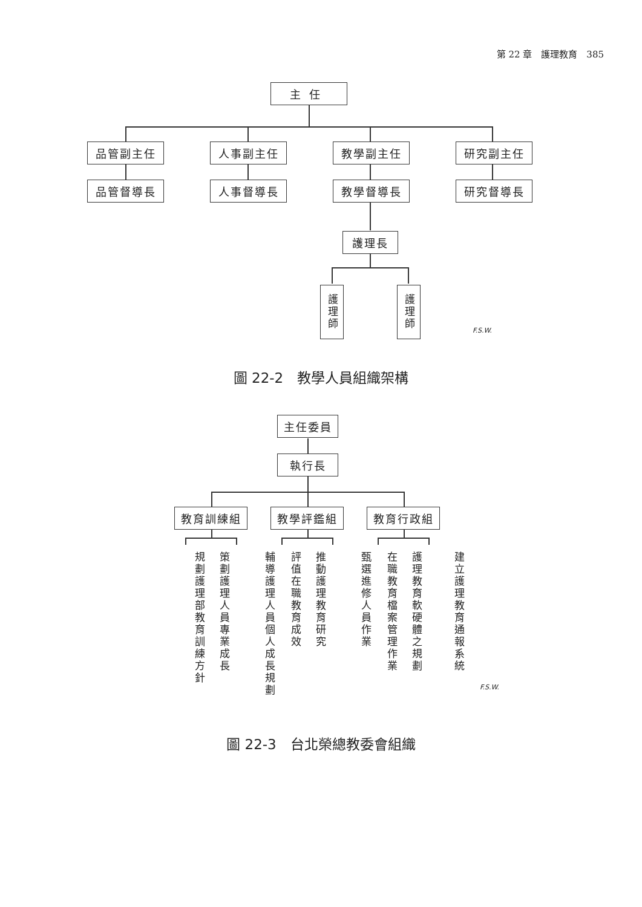第 22 章　護理教育　385
主任
品管副主任 人事副主任 教學副主任 研究副主任
品管督導長 人事督導長 教學督導長 研究督導長
護理長
護理師
護理師
F.S.W.
圖 22-2　教學人員組織架構
主任委員
執行長
教育訓練組 教學評鑑組 教育行政組
規劃護理部教育訓練方針
策劃護理人員專業成長
輔導護理人員個人成長規劃
評值在職教育成效
推動護理教育研究
甄選進修人員作業
在職教育檔案管理作業
護理教育軟硬體之規劃
建立護理教育通報系統
F.S.W.
圖 22-3　台北榮總教委會組織